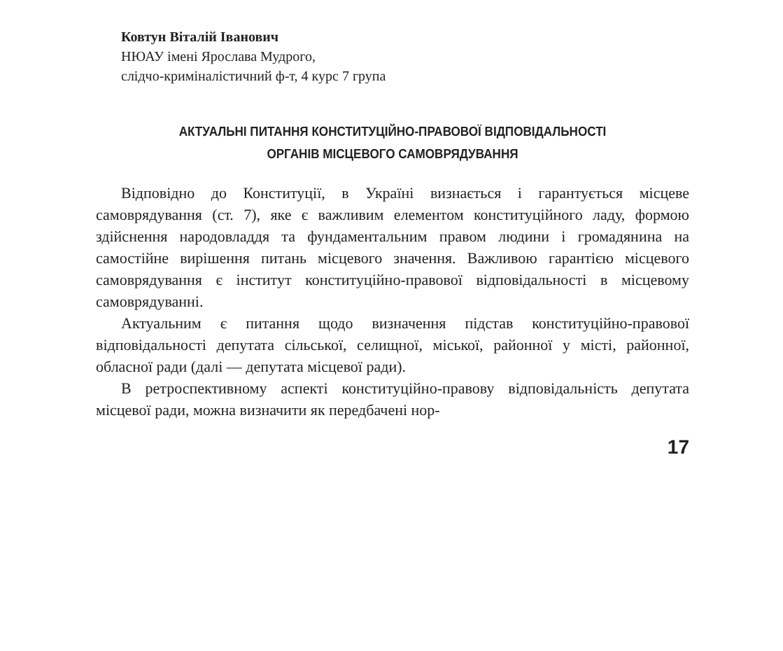Ковтун Віталій Іванович
НЮАУ імені Ярослава Мудрого,
слідчо-криміналістичний ф-т, 4 курс 7 група
АКТУАЛЬНІ ПИТАННЯ КОНСТИТУЦІЙНО-ПРАВОВОЇ ВІДПОВІДАЛЬНОСТІ
ОРГАНІВ МІСЦЕВОГО САМОВРЯДУВАННЯ
Відповідно до Конституції, в Україні визнається і гарантується місцеве самоврядування (ст. 7), яке є важливим елементом конституційного ладу, формою здійснення народовладдя та фундаментальним правом людини і громадянина на самостійне вирішення питань місцевого значення. Важливою гарантією місцевого самоврядування є інститут конституційно-правової відповідальності в місцевому самоврядуванні.
Актуальним є питання щодо визначення підстав конституційно-правової відповідальності депутата сільської, селищної, міської, районної у місті, районної, обласної ради (далі — депутата місцевої ради).
В ретроспективному аспекті конституційно-правову відповідальність депутата місцевої ради, можна визначити як передбачені нор-
17